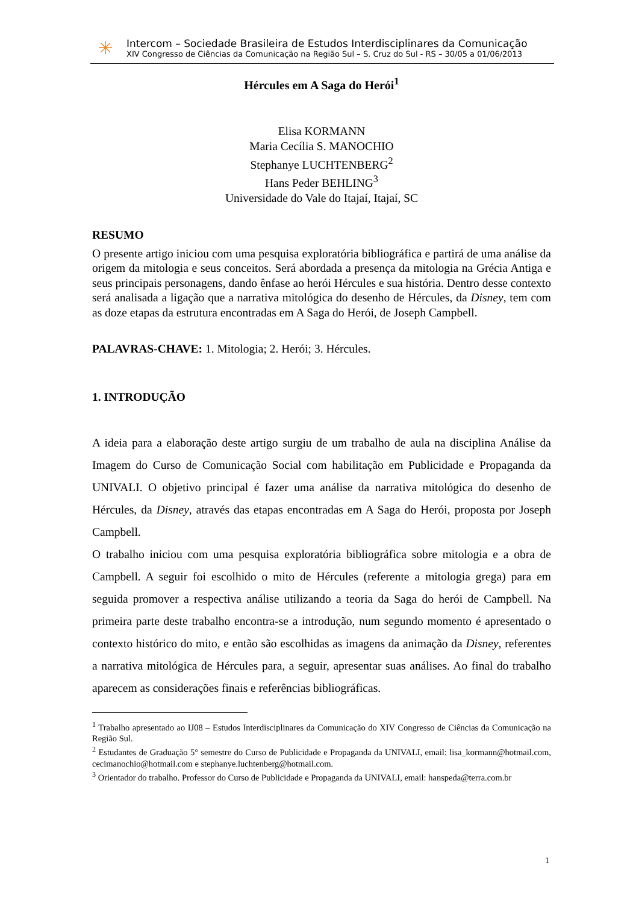✳
Intercom – Sociedade Brasileira de Estudos Interdisciplinares da Comunicação
XIV Congresso de Ciências da Comunicação na Região Sul – S. Cruz do Sul - RS – 30/05 a 01/06/2013
Hércules em A Saga do Herói<sup>1</sup>
Elisa KORMANN
Maria Cecília S. MANOCHIO
Stephanye LUCHTENBERG<sup>2</sup>
Hans Peder BEHLING<sup>3</sup>
Universidade do Vale do Itajaí, Itajaí, SC
RESUMO
O presente artigo iniciou com uma pesquisa exploratória bibliográfica e partirá de uma análise da origem da mitologia e seus conceitos. Será abordada a presença da mitologia na Grécia Antiga e seus principais personagens, dando ênfase ao herói Hércules e sua história. Dentro desse contexto será analisada a ligação que a narrativa mitológica do desenho de Hércules, da Disney, tem com as doze etapas da estrutura encontradas em A Saga do Herói, de Joseph Campbell.
PALAVRAS-CHAVE: 1. Mitologia; 2. Herói; 3. Hércules.
1. INTRODUÇÃO
A ideia para a elaboração deste artigo surgiu de um trabalho de aula na disciplina Análise da Imagem do Curso de Comunicação Social com habilitação em Publicidade e Propaganda da UNIVALI. O objetivo principal é fazer uma análise da narrativa mitológica do desenho de Hércules, da Disney, através das etapas encontradas em A Saga do Herói, proposta por Joseph Campbell.
O trabalho iniciou com uma pesquisa exploratória bibliográfica sobre mitologia e a obra de Campbell. A seguir foi escolhido o mito de Hércules (referente a mitologia grega) para em seguida promover a respectiva análise utilizando a teoria da Saga do herói de Campbell. Na primeira parte deste trabalho encontra-se a introdução, num segundo momento é apresentado o contexto histórico do mito, e então são escolhidas as imagens da animação da Disney, referentes a narrativa mitológica de Hércules para, a seguir, apresentar suas análises. Ao final do trabalho aparecem as considerações finais e referências bibliográficas.
<sup>1</sup> Trabalho apresentado ao IJ08 – Estudos Interdisciplinares da Comunicação do XIV Congresso de Ciências da Comunicação na Região Sul.
<sup>2</sup> Estudantes de Graduação 5° semestre do Curso de Publicidade e Propaganda da UNIVALI, email: lisa_kormann@hotmail.com, cecimanochio@hotmail.com e stephanye.luchtenberg@hotmail.com.
<sup>3</sup> Orientador do trabalho. Professor do Curso de Publicidade e Propaganda da UNIVALI, email: hanspeda@terra.com.br
1